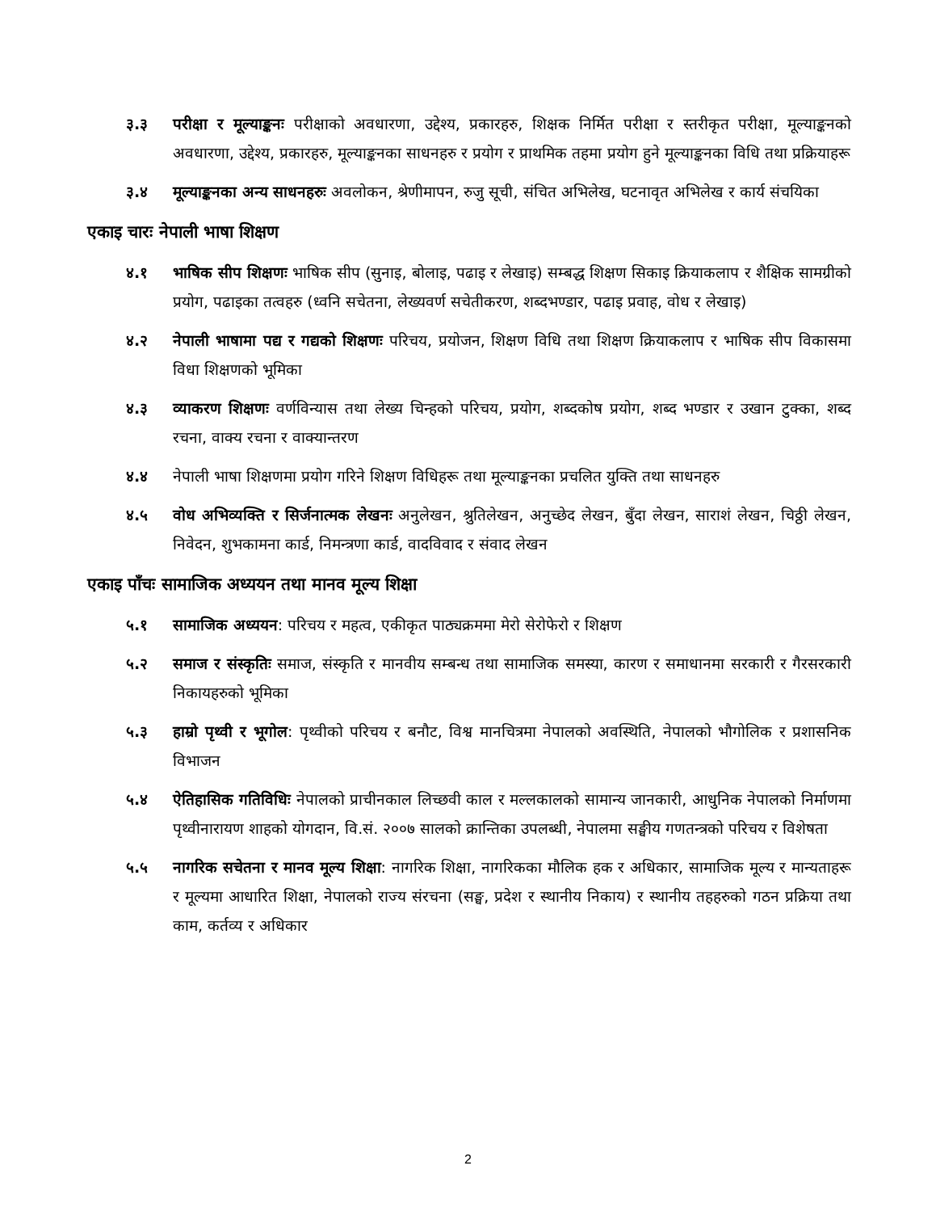३.३ परीक्षा र मूल्याङ्कनः परीक्षाको अवधारणा, उद्देश्य, प्रकारहरु, शिक्षक निर्मित परीक्षा र स्तरीकृत परीक्षा, मूल्याङ्कनको अवधारणा, उद्देश्य, प्रकारहरु, मूल्याङ्कनका साधनहरु र प्रयोग र प्राथमिक तहमा प्रयोग हुने मूल्याङ्कनका विधि तथा प्रक्रियाहरू
३.४ मूल्याङ्कनका अन्य साधनहरुः अवलोकन, श्रेणीमापन, रुजु सूची, संचित अभिलेख, घटनावृत अभिलेख र कार्य संचयिका
एकाइ चारः नेपाली भाषा शिक्षण
४.१ भाषिक सीप शिक्षणः भाषिक सीप (सुनाइ, बोलाइ, पढाइ र लेखाइ) सम्बद्ध शिक्षण सिकाइ क्रियाकलाप र शैक्षिक सामग्रीको प्रयोग, पढाइका तत्वहरु (ध्वनि सचेतना, लेख्यवर्ण सचेतीकरण, शब्दभण्डार, पढाइ प्रवाह, वोध र लेखाइ)
४.२ नेपाली भाषामा पद्य र गद्यको शिक्षणः परिचय, प्रयोजन, शिक्षण विधि तथा शिक्षण क्रियाकलाप र भाषिक सीप विकासमा विधा शिक्षणको भूमिका
४.३ व्याकरण शिक्षणः वर्णविन्यास तथा लेख्य चिन्हको परिचय, प्रयोग, शब्दकोष प्रयोग, शब्द भण्डार र उखान टुक्का, शब्द रचना, वाक्य रचना र वाक्यान्तरण
४.४ नेपाली भाषा शिक्षणमा प्रयोग गरिने शिक्षण विधिहरू तथा मूल्याङ्कनका प्रचलित युक्ति तथा साधनहरु
४.५ वोध अभिव्यक्ति र सिर्जनात्मक लेखनः अनुलेखन, श्रुतिलेखन, अनुच्छेद लेखन, बुँदा लेखन, साराशं लेखन, चिठ्ठी लेखन, निवेदन, शुभकामना कार्ड, निमन्त्रणा कार्ड, वादविवाद र संवाद लेखन
एकाइ पाँचः सामाजिक अध्ययन तथा मानव मूल्य शिक्षा
५.१ सामाजिक अध्ययन: परिचय र महत्व, एकीकृत पाठ्यक्रममा मेरो सेरोफेरो र शिक्षण
५.२ समाज र संस्कृतिः समाज, संस्कृति र मानवीय सम्बन्ध तथा सामाजिक समस्या, कारण र समाधानमा सरकारी र गैरसरकारी निकायहरुको भूमिका
५.३ हाम्रो पृथ्वी र भूगोल: पृथ्वीको परिचय र बनौट, विश्व मानचित्रमा नेपालको अवस्थिति, नेपालको भौगोलिक र प्रशासनिक विभाजन
५.४ ऐतिहासिक गतिविधिः नेपालको प्राचीनकाल लिच्छवी काल र मल्लकालको सामान्य जानकारी, आधुनिक नेपालको निर्माणमा पृथ्वीनारायण शाहको योगदान, वि.सं. २००७ सालको क्रान्तिका उपलब्धी, नेपालमा सङ्घीय गणतन्त्रको परिचय र विशेषता
५.५ नागरिक सचेतना र मानव मूल्य शिक्षा: नागरिक शिक्षा, नागरिकका मौलिक हक र अधिकार, सामाजिक मूल्य र मान्यताहरू र मूल्यमा आधारित शिक्षा, नेपालको राज्य संरचना (सङ्घ, प्रदेश र स्थानीय निकाय) र स्थानीय तहहरुको गठन प्रक्रिया तथा काम, कर्तव्य र अधिकार
2